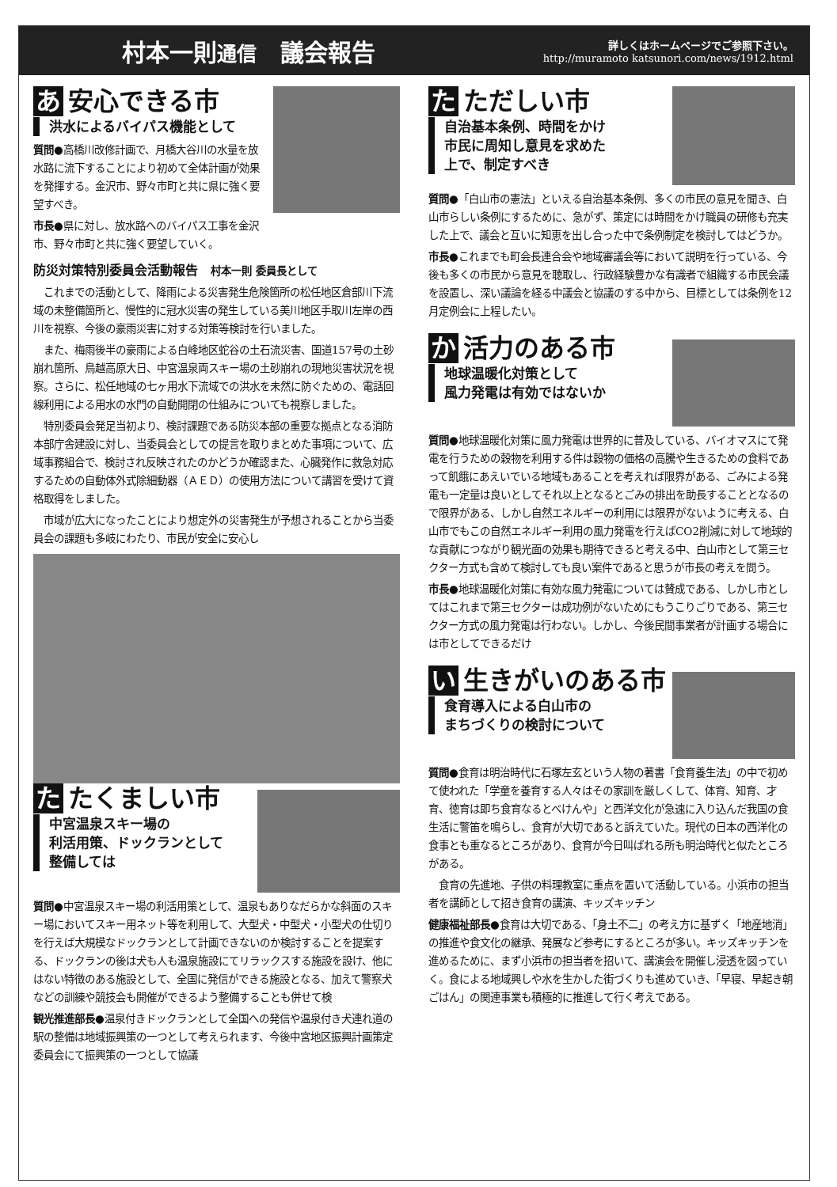村本一則通信　議会報告
詳しくはホームページでご参照下さい。
http://muramoto katsunori.com/news/1912.html
あ 安心できる市
洪水によるバイパス機能として
質問●高橋川改修計画で、月橋大谷川の水量を放水路に流下することにより初めて全体計画が効果を発揮する。金沢市、野々市町と共に県に強く要望すべき。
市長●県に対し、放水路へのバイパス工事を金沢市、野々市町と共に強く要望していく。
防災対策特別委員会活動報告　村本一則 委員長として
　これまでの活動として、降雨による災害発生危険箇所の松任地区倉部川下流域の未整備箇所と、慢性的に冠水災害の発生している美川地区手取川左岸の西川を視察、今後の豪雨災害に対する対策等検討を行いました。
　また、梅雨後半の豪雨による白峰地区蛇谷の土石流災害、国道157号の土砂崩れ箇所、鳥越高原大日、中宮温泉両スキー場の土砂崩れの現地災害状況を視察。さらに、松任地域の七ヶ用水下流域での洪水を未然に防ぐための、電話回線利用による用水の水門の自動開閉の仕組みについても視察しました。
　特別委員会発足当初より、検討課題である防災本部の重要な拠点となる消防本部庁舎建設に対し、当委員会としての提言を取りまとめた事項について、広域事務組合で、検討され反映されたのかどうか確認また、心臓発作に救急対応するための自動体外式除細動器（ＡＥＤ）の使用方法について講習を受けて資格取得をしました。
　市域が広大になったことにより想定外の災害発生が予想されることから当委員会の課題も多岐にわたり、市民が安全に安心し
た たくましい市
中宮温泉スキー場の
利活用策、ドックランとして
整備しては
質問●中宮温泉スキー場の利活用策として、温泉もありなだらかな斜面のスキー場においてスキー用ネット等を利用して、大型犬・中型犬・小型犬の仕切りを行えば大規模なドックランとして計画できないのか検討することを提案する、ドックランの後は犬も人も温泉施設にてリラックスする施設を設け、他にはない特徴のある施設として、全国に発信ができる施設となる、加えて警察犬などの訓練や競技会も開催ができるよう整備することも併せて検
観光推進部長●温泉付きドックランとして全国への発信や温泉付き犬連れ道の駅の整備は地域振興策の一つとして考えられます、今後中宮地区振興計画策定委員会にて振興策の一つとして協議
た ただしい市
自治基本条例、時間をかけ
市民に周知し意見を求めた
上で、制定すべき
質問●「白山市の憲法」といえる自治基本条例、多くの市民の意見を聞き、白山市らしい条例にするために、急がず、策定には時間をかけ職員の研修も充実した上で、議会と互いに知恵を出し合った中で条例制定を検討してはどうか。
市長●これまでも町会長連合会や地域審議会等において説明を行っている、今後も多くの市民から意見を聴取し、行政経験豊かな有識者で組織する市民会議を設置し、深い議論を経る中議会と協議のする中から、目標としては条例を12月定例会に上程したい。
か 活力のある市
地球温暖化対策として
風力発電は有効ではないか
質問●地球温暖化対策に風力発電は世界的に普及している、バイオマスにて発電を行うための穀物を利用する件は穀物の価格の高騰や生きるための食料であって飢餓にあえいでいる地域もあることを考えれば限界がある、ごみによる発電も一定量は良いとしてそれ以上となるとごみの排出を助長することとなるので限界がある、しかし自然エネルギーの利用には限界がないように考える、白山市でもこの自然エネルギー利用の風力発電を行えばCO2削減に対して地球的な貢献につながり観光面の効果も期待できると考える中、白山市として第三セクター方式も含めて検討しても良い案件であると思うが市長の考えを問う。
市長●地球温暖化対策に有効な風力発電については賛成である、しかし市としてはこれまで第三セクターは成功例がないためにもうこりごりである、第三セクター方式の風力発電は行わない。しかし、今後民間事業者が計画する場合には市としてできるだけ
い 生きがいのある市
食育導入による白山市の
まちづくりの検討について
質問●食育は明治時代に石塚左玄という人物の著書「食育養生法」の中で初めて使われた「学童を養育する人々はその家訓を厳しくして、体育、知育、才育、徳育は即ち食育なるとべけんや」と西洋文化が急速に入り込んだ我国の食生活に警笛を鳴らし、食育が大切であると訴えていた。現代の日本の西洋化の食事とも重なるところがあり、食育が今日叫ばれる所も明治時代と似たところがある。
　食育の先進地、子供の料理教室に重点を置いて活動している。小浜市の担当者を講師として招き食育の講演、キッズキッチン
健康福祉部長●食育は大切である、「身土不二」の考え方に基ずく「地産地消」の推進や食文化の継承、発展など参考にするところが多い。キッズキッチンを進めるために、まず小浜市の担当者を招いて、講演会を開催し浸透を図っていく。食による地域興しや水を生かした街づくりも進めていき、「早寝、早起き朝ごはん」の関連事業も積極的に推進して行く考えである。